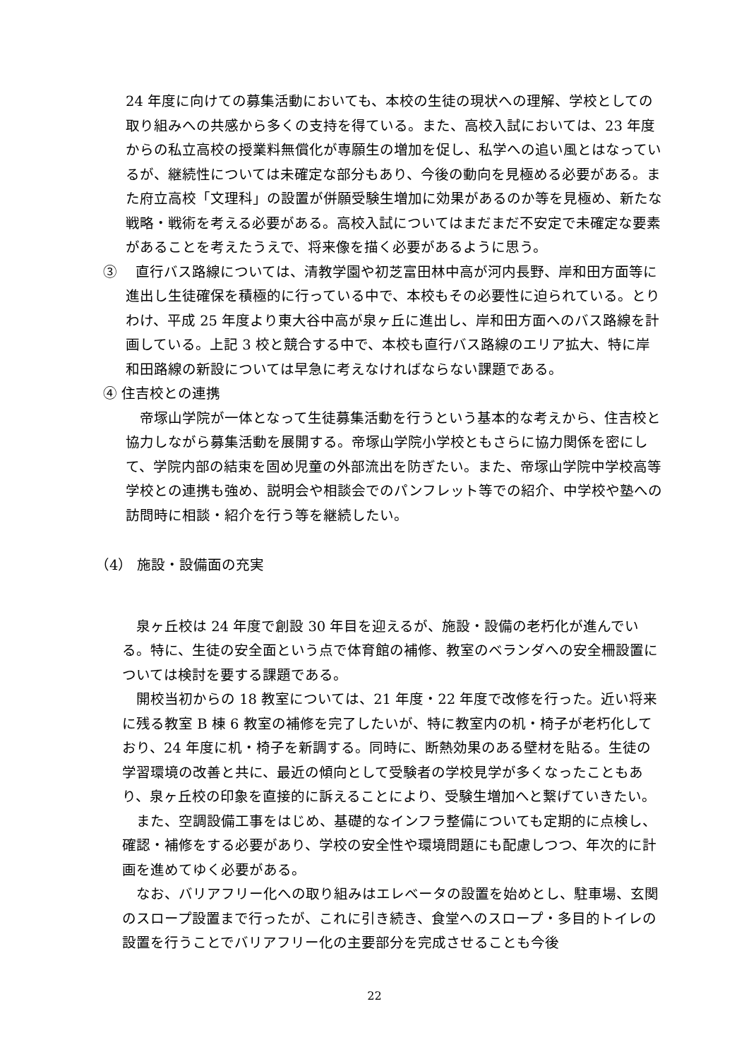24 年度に向けての募集活動においても、本校の生徒の現状への理解、学校としての取り組みへの共感から多くの支持を得ている。また、高校入試においては、23 年度からの私立高校の授業料無償化が専願生の増加を促し、私学への追い風とはなっているが、継続性については未確定な部分もあり、今後の動向を見極める必要がある。また府立高校「文理科」の設置が併願受験生増加に効果があるのか等を見極め、新たな戦略・戦術を考える必要がある。高校入試についてはまだまだ不安定で未確定な要素があることを考えたうえで、将来像を描く必要があるように思う。
③　 直行バス路線については、清教学園や初芝富田林中高が河内長野、岸和田方面等に進出し生徒確保を積極的に行っている中で、本校もその必要性に迫られている。とりわけ、平成 25 年度より東大谷中高が泉ヶ丘に進出し、岸和田方面へのバス路線を計画している。上記 3 校と競合する中で、本校も直行バス路線のエリア拡大、特に岸和田路線の新設については早急に考えなければならない課題である。
④ 住吉校との連携
　帝塚山学院が一体となって生徒募集活動を行うという基本的な考えから、住吉校と協力しながら募集活動を展開する。帝塚山学院小学校ともさらに協力関係を密にして、学院内部の結束を固め児童の外部流出を防ぎたい。また、帝塚山学院中学校高等学校との連携も強め、説明会や相談会でのパンフレット等での紹介、中学校や塾への訪問時に相談・紹介を行う等を継続したい。
（4） 施設・設備面の充実
　泉ヶ丘校は 24 年度で創設 30 年目を迎えるが、施設・設備の老朽化が進んでいる。特に、生徒の安全面という点で体育館の補修、教室のベランダへの安全柵設置については検討を要する課題である。
　開校当初からの 18 教室については、21 年度・22 年度で改修を行った。近い将来に残る教室 B 棟 6 教室の補修を完了したいが、特に教室内の机・椅子が老朽化しており、24 年度に机・椅子を新調する。同時に、断熱効果のある壁材を貼る。生徒の学習環境の改善と共に、最近の傾向として受験者の学校見学が多くなったこともあり、泉ヶ丘校の印象を直接的に訴えることにより、受験生増加へと繋げていきたい。
　また、空調設備工事をはじめ、基礎的なインフラ整備についても定期的に点検し、確認・補修をする必要があり、学校の安全性や環境問題にも配慮しつつ、年次的に計画を進めてゆく必要がある。
　なお、バリアフリー化への取り組みはエレベータの設置を始めとし、駐車場、玄関のスロープ設置まで行ったが、これに引き続き、食堂へのスロープ・多目的トイレの設置を行うことでバリアフリー化の主要部分を完成させることも今後
22